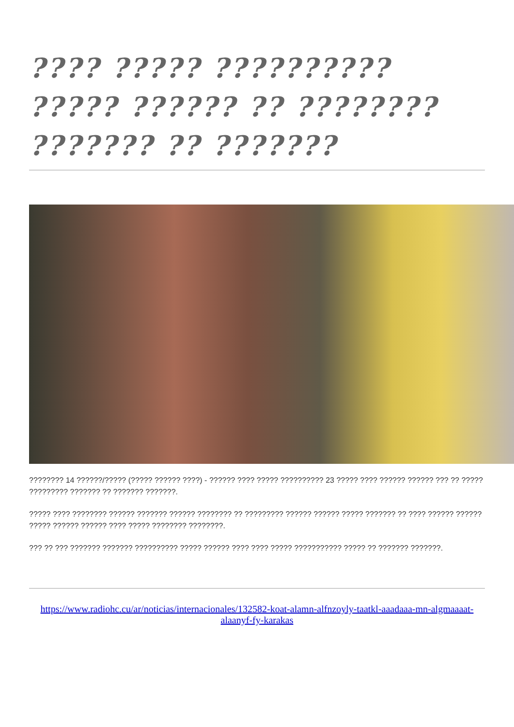???? ????? ?????????? ????? ?????? ?? ???????? ??????? ?? ???????
???????? 14 ??????/????? (????? ?????? ????) - ?????? ???? ????? ?????????? 23 ????? ???? ?????? ?????? ??? ?? ????? ????????? ??????? ?? ??????? ???????.
????? ???? ???????? ?????? ??????? ?????? ???????? ?? ????????? ?????? ?????? ????? ??????? ?? ???? ?????? ?????? ????? ?????? ?????? ???? ????? ???????? ????????.
??? ?? ??? ??????? ??????? ?????????? ????? ?????? ???? ???? ????? ??????????? ????? ?? ??????? ???????.
https://www.radiohc.cu/ar/noticias/internacionales/132582-koat-alamn-alfnzoyly-taatkl-aaadaaa-mn-algmaaaat-alaanyf-fy-karakas